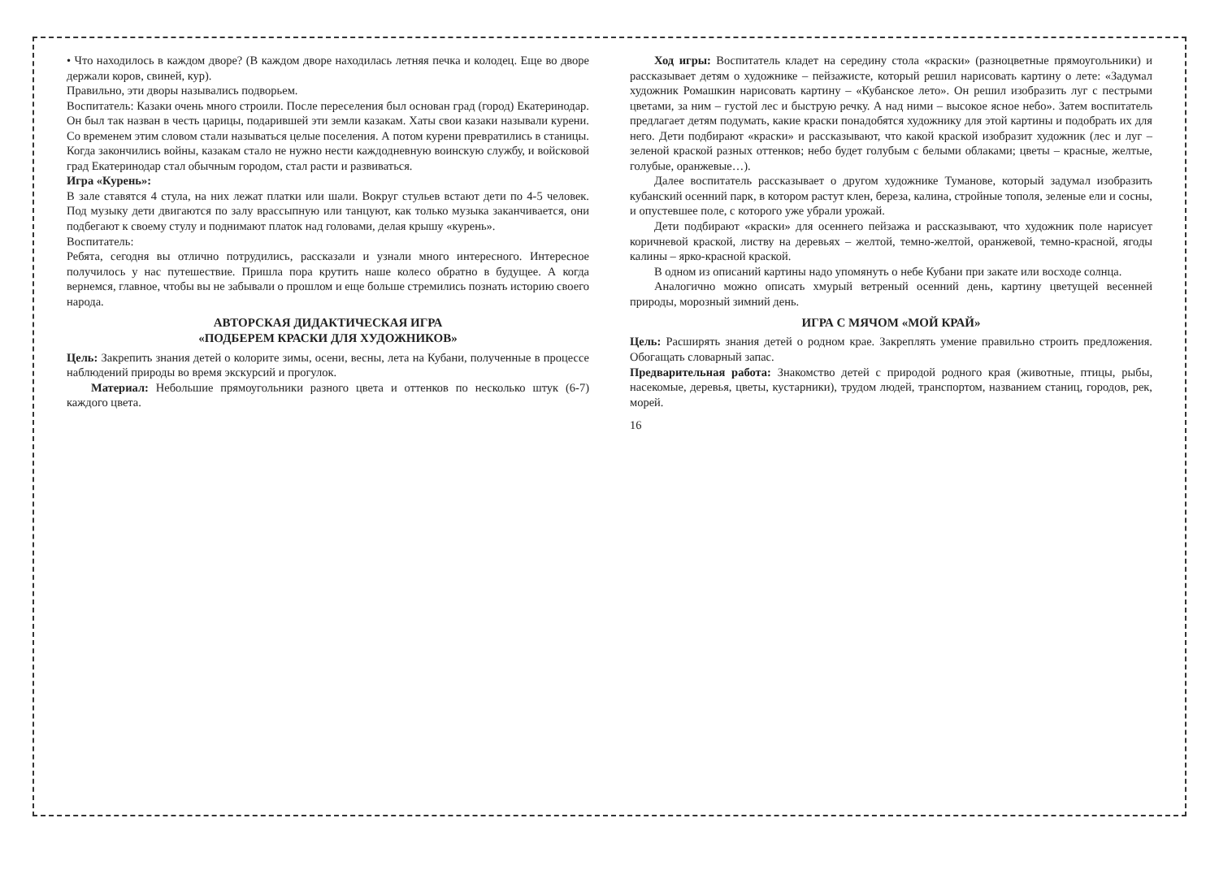• Что находилось в каждом дворе? (В каждом дворе находилась летняя печка и колодец. Еще во дворе держали коров, свиней, кур).
Правильно, эти дворы назывались подворьем.
Воспитатель: Казаки очень много строили. После переселения был основан град (город) Екатеринодар. Он был так назван в честь царицы, подарившей эти земли казакам. Хаты свои казаки называли курени. Со временем этим словом стали называться целые поселения. А потом курени превратились в станицы. Когда закончились войны, казакам стало не нужно нести каждодневную воинскую службу, и войсковой град Екатеринодар стал обычным городом, стал расти и развиваться.
Игра «Курень»:
В зале ставятся 4 стула, на них лежат платки или шали. Вокруг стульев встают дети по 4-5 человек. Под музыку дети двигаются по залу врассыпную или танцуют, как только музыка заканчивается, они подбегают к своему стулу и поднимают платок над головами, делая крышу «курень».
Воспитатель:
Ребята, сегодня вы отлично потрудились, рассказали и узнали много интересного. Интересное получилось у нас путешествие. Пришла пора крутить наше колесо обратно в будущее. А когда вернемся, главное, чтобы вы не забывали о прошлом и еще больше стремились познать историю своего народа.
АВТОРСКАЯ ДИДАКТИЧЕСКАЯ ИГРА
«ПОДБЕРЕМ КРАСКИ ДЛЯ ХУДОЖНИКОВ»
Цель: Закрепить знания детей о колорите зимы, осени, весны, лета на Кубани, полученные в процессе наблюдений природы во время экскурсий и прогулок.
Материал: Небольшие прямоугольники разного цвета и оттенков по несколько штук (6-7) каждого цвета.
Ход игры: Воспитатель кладет на середину стола «краски» (разноцветные прямоугольники) и рассказывает детям о художнике – пейзажисте, который решил нарисовать картину о лете: «Задумал художник Ромашкин нарисовать картину – «Кубанское лето». Он решил изобразить луг с пестрыми цветами, за ним – густой лес и быструю речку. А над ними – высокое ясное небо». Затем воспитатель предлагает детям подумать, какие краски понадобятся художнику для этой картины и подобрать их для него. Дети подбирают «краски» и рассказывают, что какой краской изобразит художник (лес и луг – зеленой краской разных оттенков; небо будет голубым с белыми облаками; цветы – красные, желтые, голубые, оранжевые…).
Далее воспитатель рассказывает о другом художнике Туманове, который задумал изобразить кубанский осенний парк, в котором растут клен, береза, калина, стройные тополя, зеленые ели и сосны, и опустевшее поле, с которого уже убрали урожай.
Дети подбирают «краски» для осеннего пейзажа и рассказывают, что художник поле нарисует коричневой краской, листву на деревьях – желтой, темно-желтой, оранжевой, темно-красной, ягоды калины – ярко-красной краской.
В одном из описаний картины надо упомянуть о небе Кубани при закате или восходе солнца.
Аналогично можно описать хмурый ветреный осенний день, картину цветущей весенней природы, морозный зимний день.
ИГРА С МЯЧОМ «МОЙ КРАЙ»
Цель: Расширять знания детей о родном крае. Закреплять умение правильно строить предложения. Обогащать словарный запас.
Предварительная работа: Знакомство детей с природой родного края (животные, птицы, рыбы, насекомые, деревья, цветы, кустарники), трудом людей, транспортом, названием станиц, городов, рек, морей.
16